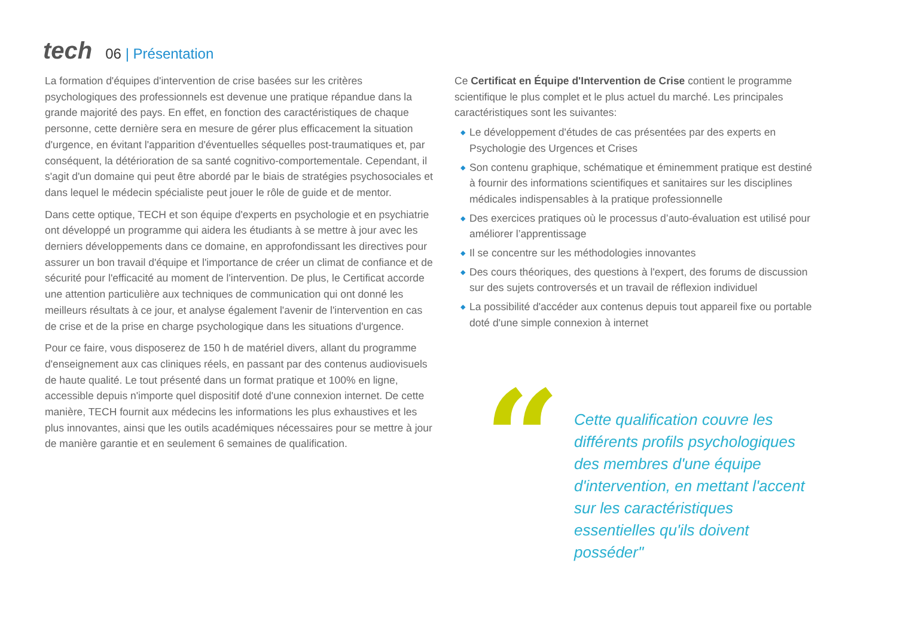tech
06 | Présentation
La formation d'équipes d'intervention de crise basées sur les critères psychologiques des professionnels est devenue une pratique répandue dans la grande majorité des pays. En effet, en fonction des caractéristiques de chaque personne, cette dernière sera en mesure de gérer plus efficacement la situation d'urgence, en évitant l'apparition d'éventuelles séquelles post-traumatiques et, par conséquent, la détérioration de sa santé cognitivo-comportementale. Cependant, il s'agit d'un domaine qui peut être abordé par le biais de stratégies psychosociales et dans lequel le médecin spécialiste peut jouer le rôle de guide et de mentor.
Dans cette optique, TECH et son équipe d'experts en psychologie et en psychiatrie ont développé un programme qui aidera les étudiants à se mettre à jour avec les derniers développements dans ce domaine, en approfondissant les directives pour assurer un bon travail d'équipe et l'importance de créer un climat de confiance et de sécurité pour l'efficacité au moment de l'intervention. De plus, le Certificat accorde une attention particulière aux techniques de communication qui ont donné les meilleurs résultats à ce jour, et analyse également l'avenir de l'intervention en cas de crise et de la prise en charge psychologique dans les situations d'urgence.
Pour ce faire, vous disposerez de 150 h de matériel divers, allant du programme d'enseignement aux cas cliniques réels, en passant par des contenus audiovisuels de haute qualité. Le tout présenté dans un format pratique et 100% en ligne, accessible depuis n'importe quel dispositif doté d'une connexion internet. De cette manière, TECH fournit aux médecins les informations les plus exhaustives et les plus innovantes, ainsi que les outils académiques nécessaires pour se mettre à jour de manière garantie et en seulement 6 semaines de qualification.
Ce Certificat en Équipe d'Intervention de Crise contient le programme scientifique le plus complet et le plus actuel du marché. Les principales caractéristiques sont les suivantes:
◆ Le développement d'études de cas présentées par des experts en Psychologie des Urgences et Crises
◆ Son contenu graphique, schématique et éminemment pratique est destiné à fournir des informations scientifiques et sanitaires sur les disciplines médicales indispensables à la pratique professionnelle
◆ Des exercices pratiques où le processus d’auto-évaluation est utilisé pour améliorer l’apprentissage
◆ Il se concentre sur les méthodologies innovantes
◆ Des cours théoriques, des questions à l'expert, des forums de discussion sur des sujets controversés et un travail de réflexion individuel
◆ La possibilité d'accéder aux contenus depuis tout appareil fixe ou portable doté d'une simple connexion à internet
“
Cette qualification couvre les différents profils psychologiques des membres d'une équipe d'intervention, en mettant l'accent sur les caractéristiques essentielles qu'ils doivent posséder"